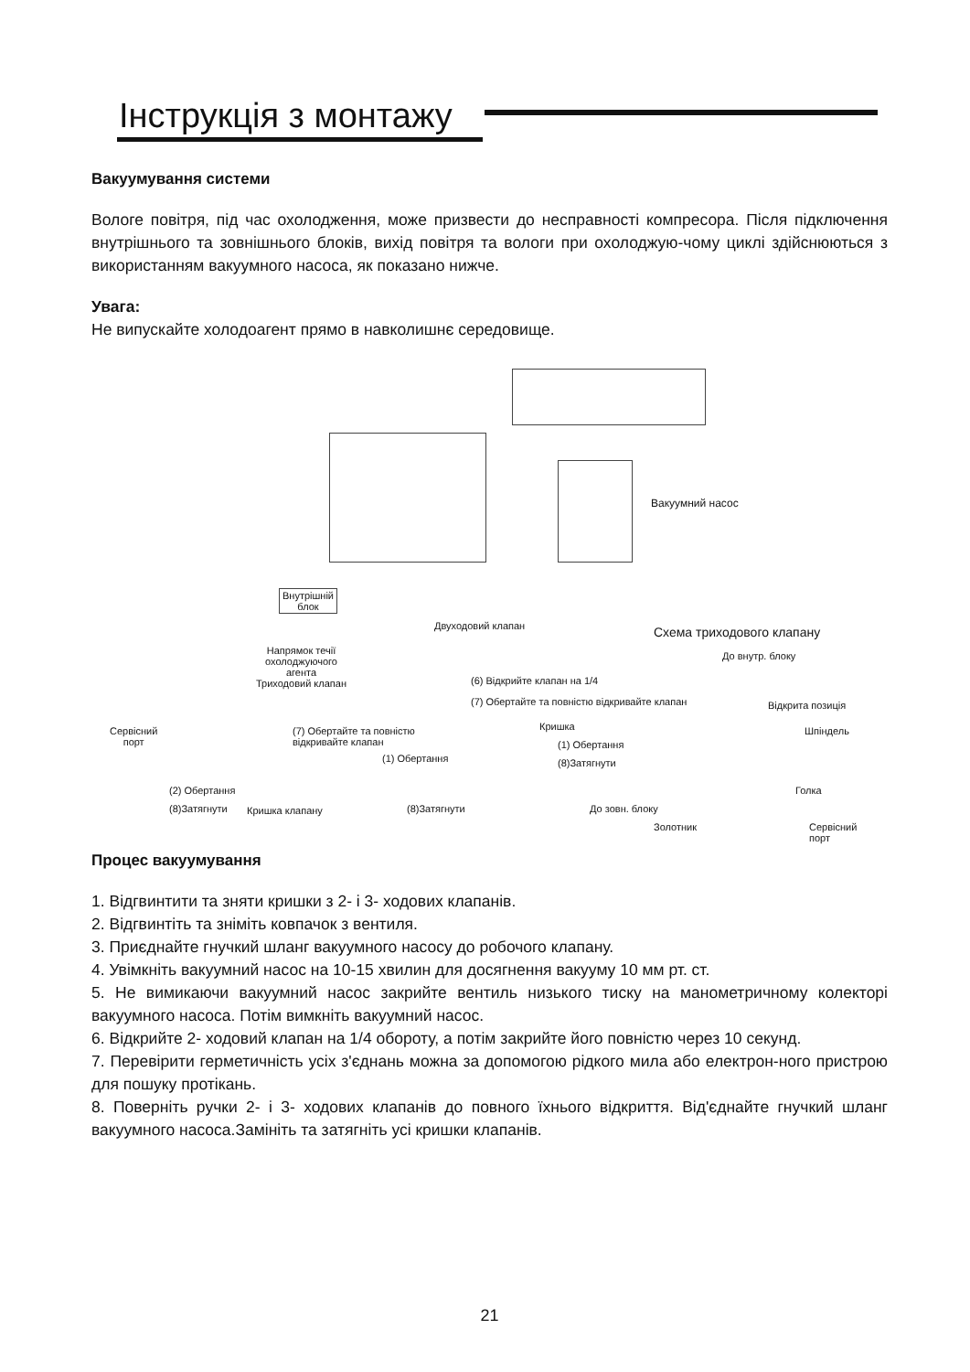Інструкція з монтажу
Вакуумування системи
Вологе повітря, під час охолодження, може призвести до несправності компресора. Після підключення внутрішнього та зовнішнього блоків, вихід повітря та вологи при охолоджую-чому циклі здійснюються з використанням вакуумного насоса, як показано нижче.
Увага:
Не випускайте холодоагент прямо в навколишнє середовище.
Вакуумний насос
Внутрішній
блок
Двуходовий клапан Схема триходового клапану
До внутр. блоку Напрямок течії
охолоджуючого
агента
Триходовий клапан
(6) Відкрийте клапан на 1/4
(7) Обертайте та повністю відкривайте клапан Відкрита позиція
Кришка Сервісний
порт
(7) Обертайте та повністю
відкривайте клапан
Шпіндель
(1) Обертання
(1) Обертання (8)Затягнути
(2) Обертання Голка
(8)Затягнути Кришка клапану (8)Затягнути До зовн. блоку
Золотник Сервісний
порт
Процес вакуумування
1. Відгвинтити та зняти кришки з 2- і 3- ходових клапанів.
2. Відгвинтіть та зніміть ковпачок з вентиля.
3. Приєднайте гнучкий шланг вакуумного насосу до робочого клапану.
4. Увімкніть вакуумний насос на 10-15 хвилин для досягнення вакууму 10 мм рт. ст.
5. Не вимикаючи вакуумний насос закрийте вентиль низького тиску на манометричному колекторі вакуумного насоса. Потім вимкніть вакуумний насос.
6. Відкрийте 2- ходовий клапан на 1/4 обороту, а потім закрийте його повністю через 10 секунд.
7. Перевірити герметичність усіх з'єднань можна за допомогою рідкого мила або електрон-ного пристрою для пошуку протікань.
8. Поверніть ручки 2- і 3- ходових клапанів до повного їхнього відкриття. Від'єднайте гнучкий шланг вакуумного насоса.Замініть та затягніть усі кришки клапанів.
21